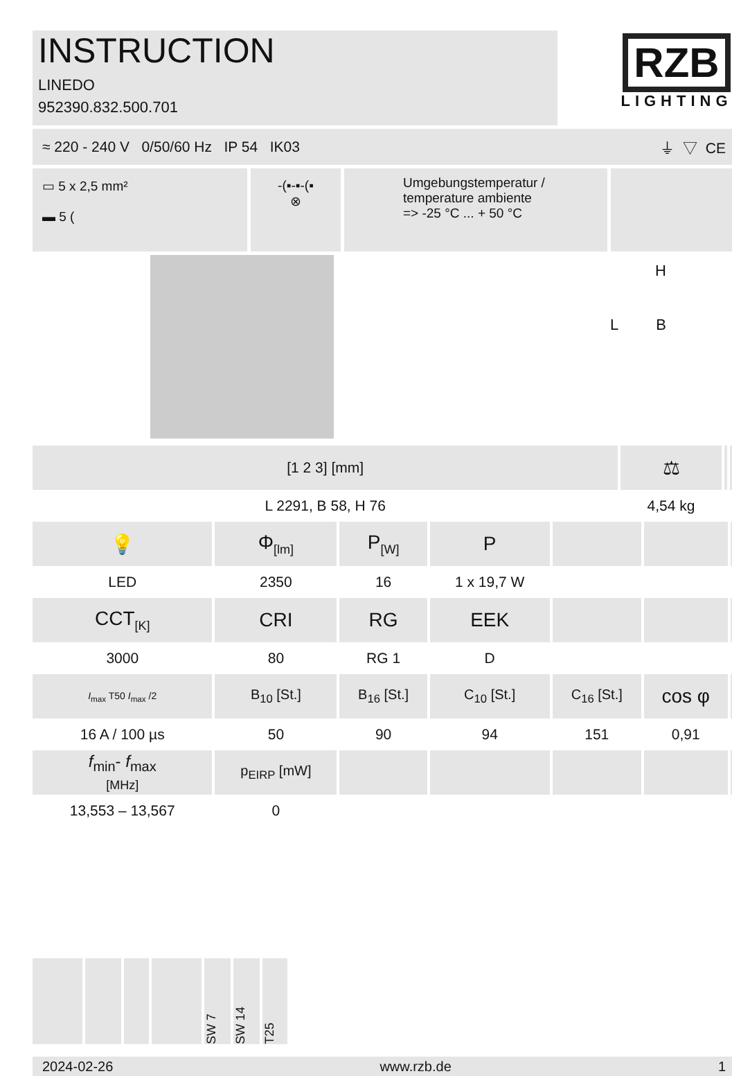INSTRUCTION
LINEDO
952390.832.500.701
RZB
LIGHTING
≈ 220 - 240 V 0/50/60 Hz IP 54 IK03 ⏚ ▽ CE
▭ 5 x 2,5 mm²
▬ 5 (
-(▪-▪-(▪
⊗
Umgebungstemperatur /
temperature ambiente
=> -25 °C ... + 50 °C
H
L B
| [1 2 3] [mm] | ⚖ | | |
| --- | --- | --- | --- |
| L 2291, B 58, H 76 | 4,54 kg | | |
| 💡 | Φ<sub>[lm]</sub> | P<sub>[W]</sub> | P | | | |
| --- | --- | --- | --- | --- | --- | --- |
| LED | 2350 | 16 | 1 x 19,7 W | | | |
| CCT<sub>[K]</sub> | CRI | RG | EEK | | | |
| 3000 | 80 | RG 1 | D | | | |
| I<sub>max</sub> T50 I<sub>max</sub> /2 | B<sub>10</sub> [St.] | B<sub>16</sub> [St.] | C<sub>10</sub> [St.] | C<sub>16</sub> [St.] | cos φ | |
| 16 A / 100 µs | 50 | 90 | 94 | 151 | 0,91 | |
| f<sub>min</sub>- f<sub>max</sub> [MHz] | p<sub>EIRP</sub> [mW] | | | | | |
| 13,553 – 13,567 | 0 | | | | | |
SW 7
SW 14
T25
2024-02-26 www.rzb.de 1